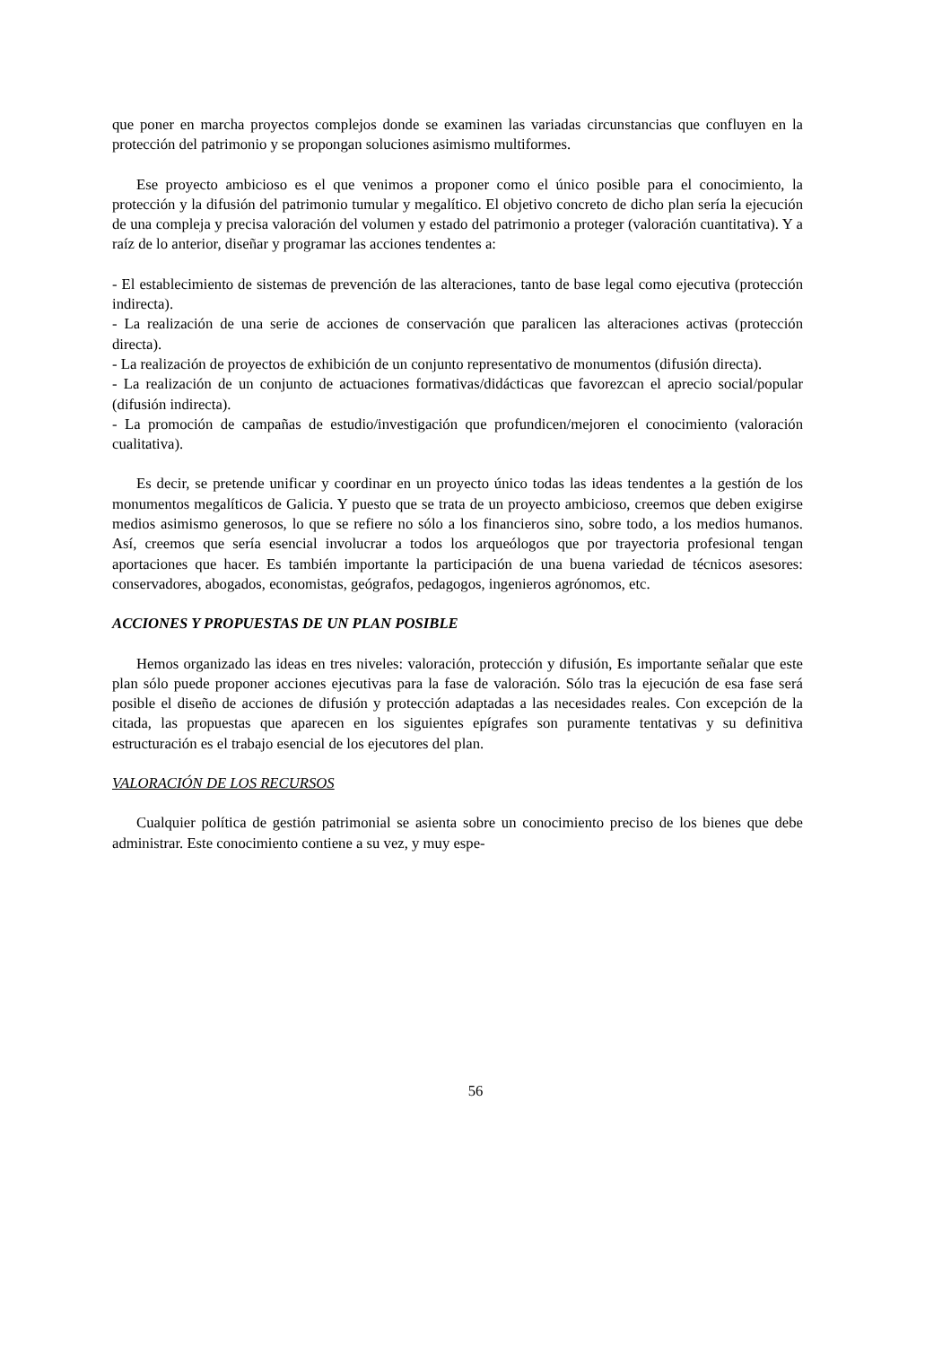que poner en marcha proyectos complejos donde se examinen las variadas circunstancias que confluyen en la protección del patrimonio y se propongan soluciones asimismo multiformes.
Ese proyecto ambicioso es el que venimos a proponer como el único posible para el conocimiento, la protección y la difusión del patrimonio tumular y megalítico. El objetivo concreto de dicho plan sería la ejecución de una compleja y precisa valoración del volumen y estado del patrimonio a proteger (valoración cuantitativa). Y a raíz de lo anterior, diseñar y programar las acciones tendentes a:
- El establecimiento de sistemas de prevención de las alteraciones, tanto de base legal como ejecutiva (protección indirecta).
- La realización de una serie de acciones de conservación que paralicen las alteraciones activas (protección directa).
- La realización de proyectos de exhibición de un conjunto representativo de monumentos (difusión directa).
- La realización de un conjunto de actuaciones formativas/didácticas que favorezcan el aprecio social/popular (difusión indirecta).
- La promoción de campañas de estudio/investigación que profundicen/mejoren el conocimiento (valoración cualitativa).
Es decir, se pretende unificar y coordinar en un proyecto único todas las ideas tendentes a la gestión de los monumentos megalíticos de Galicia. Y puesto que se trata de un proyecto ambicioso, creemos que deben exigirse medios asimismo generosos, lo que se refiere no sólo a los financieros sino, sobre todo, a los medios humanos. Así, creemos que sería esencial involucrar a todos los arqueólogos que por trayectoria profesional tengan aportaciones que hacer. Es también importante la participación de una buena variedad de técnicos asesores: conservadores, abogados, economistas, geógrafos, pedagogos, ingenieros agrónomos, etc.
ACCIONES Y PROPUESTAS DE UN PLAN POSIBLE
Hemos organizado las ideas en tres niveles: valoración, protección y difusión, Es importante señalar que este plan sólo puede proponer acciones ejecutivas para la fase de valoración. Sólo tras la ejecución de esa fase será posible el diseño de acciones de difusión y protección adaptadas a las necesidades reales. Con excepción de la citada, las propuestas que aparecen en los siguientes epígrafes son puramente tentativas y su definitiva estructuración es el trabajo esencial de los ejecutores del plan.
VALORACIÓN DE LOS RECURSOS
Cualquier política de gestión patrimonial se asienta sobre un conocimiento preciso de los bienes que debe administrar. Este conocimiento contiene a su vez, y muy espe-
56